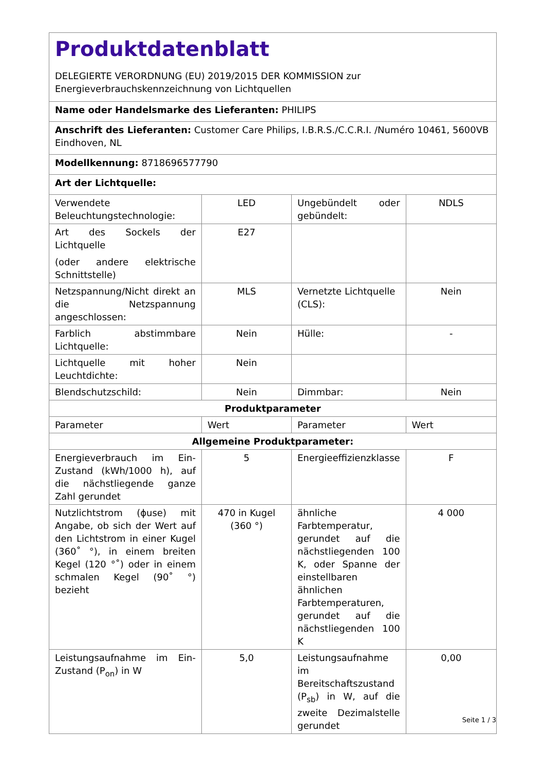| Produktdatenblatt DELEGIERTE VERORDNUNG (EU) 2019/2015 DER KOMMISSION zur Energieverbrauchskennzeichnung von Lichtquellen | | | |
| Name oder Handelsmarke des Lieferanten: PHILIPS | | | |
| Anschrift des Lieferanten: Customer Care Philips, I.B.R.S./C.C.R.I. /Numéro 10461, 5600VB Eindhoven, NL | | | |
| Modellkennung: 8718696577790 | | | |
| Art der Lichtquelle: | | | |
| Verwendete Beleuchtungstechnologie: | LED | Ungebündelt oder gebündelt: | NDLS |
| Art des Sockels der Lichtquelle (oder andere elektrische Schnittstelle) | E27 | | |
| Netzspannung/Nicht direkt an die Netzspannung angeschlossen: | MLS | Vernetzte Lichtquelle (CLS): | Nein |
| Farblich abstimmbare Lichtquelle: | Nein | Hülle: | - |
| Lichtquelle mit hoher Leuchtdichte: | Nein | | |
| Blendschutzschild: | Nein | Dimmbar: | Nein |
| Produktparameter | | | |
| Parameter | Wert | Parameter | Wert |
| Allgemeine Produktparameter: | | | |
| Energieverbrauch im Ein-Zustand (kWh/1000 h), auf die nächstliegende ganze Zahl gerundet | 5 | Energieeffizienzklasse | F |
| Nutzlichtstrom (ϕuse) mit Angabe, ob sich der Wert auf den Lichtstrom in einer Kugel (360˚ °), in einem breiten Kegel (120 °˚) oder in einem schmalen Kegel (90˚ °) bezieht | 470 in Kugel (360 °) | ähnliche Farbtemperatur, gerundet auf die nächstliegenden 100 K, oder Spanne der einstellbaren ähnlichen Farbtemperaturen, gerundet auf die nächstliegenden 100 K | 4 000 |
| Leistungsaufnahme im Ein-Zustand (P<sub>on</sub>) in W | 5,0 | Leistungsaufnahme im Bereitschaftszustand (P<sub>sb</sub>) in W, auf die zweite Dezimalstelle gerundet | 0,00 |
Seite 1 / 3